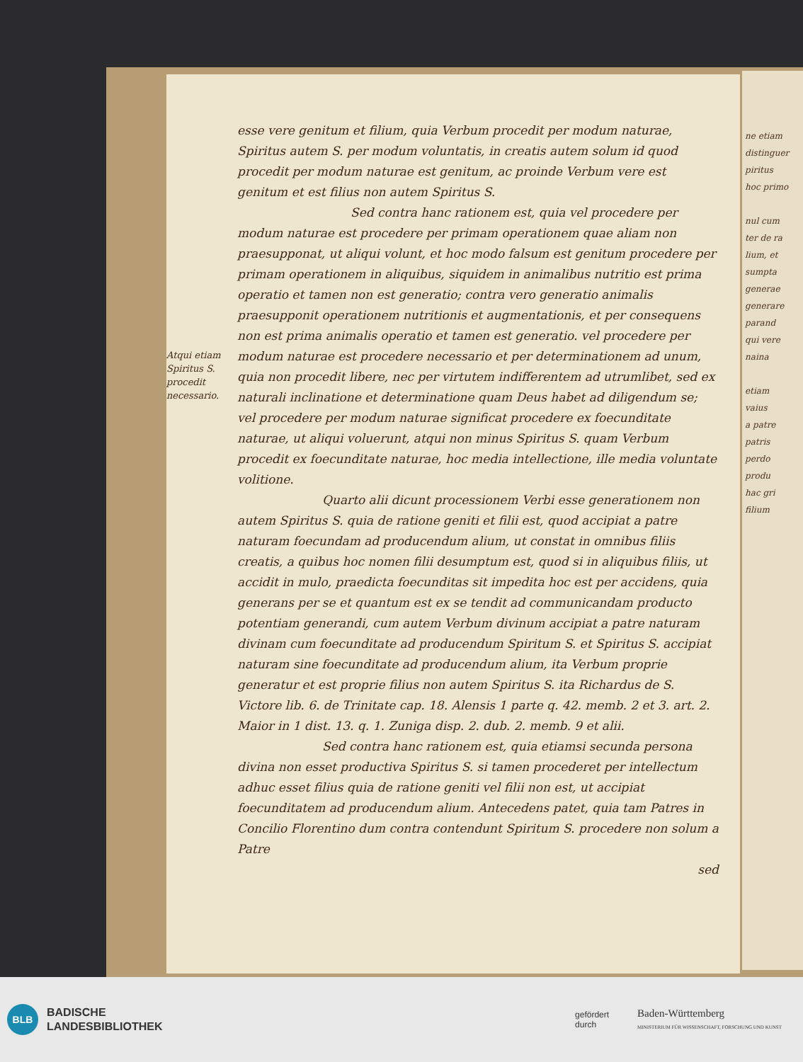ne etiam
distinguer
piritus
hoc primo
nul cum
ter de ra
lium, et
sumpta
generae
generare
parand
qui vere
naina
etiam
vaius
a patre
patris
perdo
produ
hac gri
filium
Atqui etiam Spiritus S. procedit necessario.
esse vere genitum et filium, quia Verbum procedit per modum naturae, Spiritus autem S. per modum voluntatis, in creatis autem solum id quod procedit per modum naturae est genitum, ac proinde Verbum vere est genitum et est filius non autem Spiritus S.
Sed contra hanc rationem est, quia vel procedere per modum naturae est procedere per primam operationem quae aliam non praesupponat, ut aliqui volunt, et hoc modo falsum est genitum procedere per primam operationem in aliquibus, siquidem in animalibus nutritio est prima operatio et tamen non est generatio; contra vero generatio animalis praesupponit operationem nutritionis et augmentationis, et per consequens non est prima animalis operatio et tamen est generatio. vel procedere per modum naturae est procedere necessario et per determinationem ad unum, quia non procedit libere, nec per virtutem indifferentem ad utrumlibet, sed ex naturali inclinatione et determinatione quam Deus habet ad diligendum se; vel procedere per modum naturae significat procedere ex foecunditate naturae, ut aliqui voluerunt, atqui non minus Spiritus S. quam Verbum procedit ex foecunditate naturae, hoc media intellectione, ille media voluntate volitione.
Quarto alii dicunt processionem Verbi esse generationem non autem Spiritus S. quia de ratione geniti et filii est, quod accipiat a patre naturam foecundam ad producendum alium, ut constat in omnibus filiis creatis, a quibus hoc nomen filii desumptum est, quod si in aliquibus filiis, ut accidit in mulo, praedicta foecunditas sit impedita hoc est per accidens, quia generans per se et quantum est ex se tendit ad communicandam producto potentiam generandi, cum autem Verbum divinum accipiat a patre naturam divinam cum foecunditate ad producendum Spiritum S. et Spiritus S. accipiat naturam sine foecunditate ad producendum alium, ita Verbum proprie generatur et est proprie filius non autem Spiritus S. ita Richardus de S. Victore lib. 6. de Trinitate cap. 18. Alensis 1 parte q. 42. memb. 2 et 3. art. 2. Maior in 1 dist. 13. q. 1. Zuniga disp. 2. dub. 2. memb. 9 et alii.
Sed contra hanc rationem est, quia etiamsi secunda persona divina non esset productiva Spiritus S. si tamen procederet per intellectum adhuc esset filius quia de ratione geniti vel filii non est, ut accipiat foecunditatem ad producendum alium. Antecedens patet, quia tam Patres in Concilio Florentino dum contra contendunt Spiritum S. procedere non solum a Patre
sed
BLB
BADISCHE
LANDESBIBLIOTHEK
gefördert
durch Baden-Württemberg
MINISTERIUM FÜR WISSENSCHAFT, FORSCHUNG UND KUNST